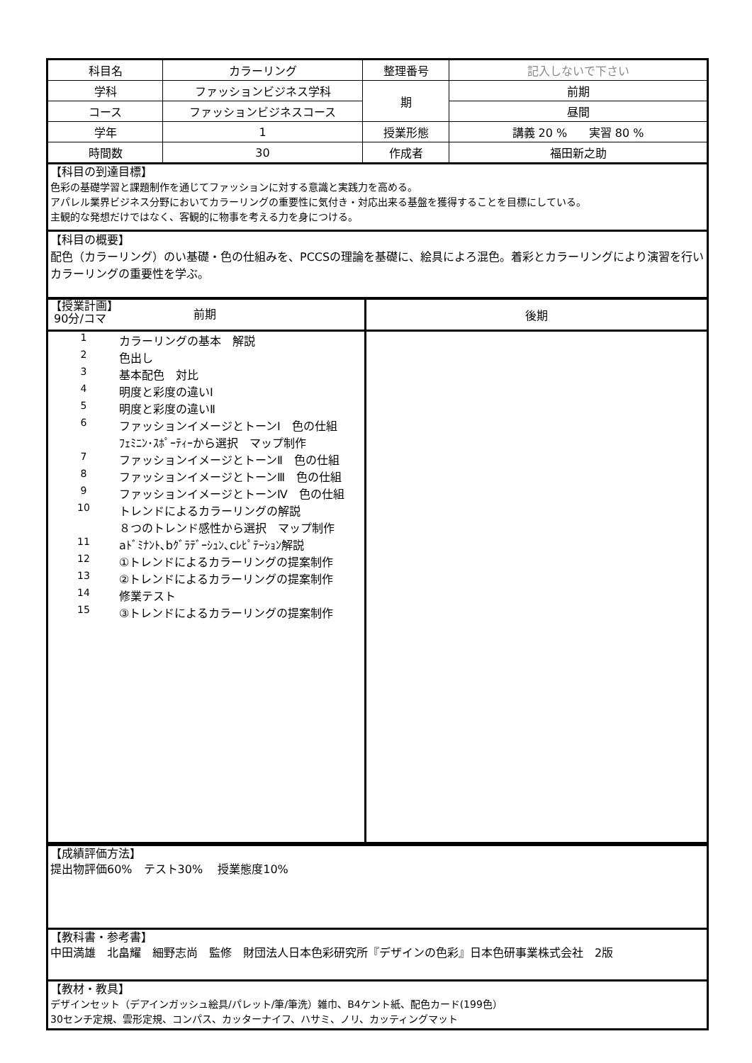| 科目名 | カラーリング | 整理番号 | 記入しないで下さい |
| 学科 | ファッションビジネス学科 | 期 | 前期 |
| コース | ファッションビジネスコース | | 昼間 |
| 学年 | 1 | 授業形態 | 講義 20 % 実習 80 % |
| 時間数 | 30 | 作成者 | 福田新之助 |
【科目の到達目標】
色彩の基礎学習と課題制作を通じてファッションに対する意識と実践力を高める。
アパレル業界ビジネス分野においてカラーリングの重要性に気付き・対応出来る基盤を獲得することを目標にしている。
主観的な発想だけではなく、客観的に物事を考える力を身につける。
【科目の概要】
配色（カラーリング）のい基礎・色の仕組みを、PCCSの理論を基礎に、絵具によろ混色。着彩とカラーリングにより演習を行いカラーリングの重要性を学ぶ。
| 【授業計画】 90分/コマ 前期 | 後期 |
| / 1 / カラーリングの基本 解説 / / 2 / 色出し / / 3 / 基本配色 対比 / / 4 / 明度と彩度の違いⅠ / / 5 / 明度と彩度の違いⅡ / / 6 / ファッションイメージとトーンⅠ 色の仕組 / / / ﾌｪﾐﾆﾝ･ｽﾎﾟｰﾃｨｰから選択 マップ制作 / / 7 / ファッションイメージとトーンⅡ 色の仕組 / / 8 / ファッションイメージとトーンⅢ 色の仕組 / / 9 / ファッションイメージとトーンⅣ 色の仕組 / / 10 / トレンドによるカラーリングの解説 / / / ８つのトレンド感性から選択 マップ制作 / / 11 / aﾄﾞﾐﾅﾝﾄ､bｸﾞﾗﾃﾞｰｼｭﾝ､cﾚﾋﾟﾃｰｼｮﾝ解説 / / 12 / ①トレンドによるカラーリングの提案制作 / / 13 / ②トレンドによるカラーリングの提案制作 / / 14 / 修業テスト / / 15 / ③トレンドによるカラーリングの提案制作 / | |
【成績評価方法】
提出物評価60%　テスト30%　 授業態度10%
【教科書・参考書】
中田満雄　北畠耀　細野志尚　監修　財団法人日本色彩研究所『デザインの色彩』日本色研事業株式会社　2版
【教材・教具】
デザインセット（デアインガッシュ絵具/パレット/筆/筆洗）雑巾、B4ケント紙、配色カード(199色）
30センチ定規、雲形定規、コンパス、カッターナイフ、ハサミ、ノリ、カッティングマット